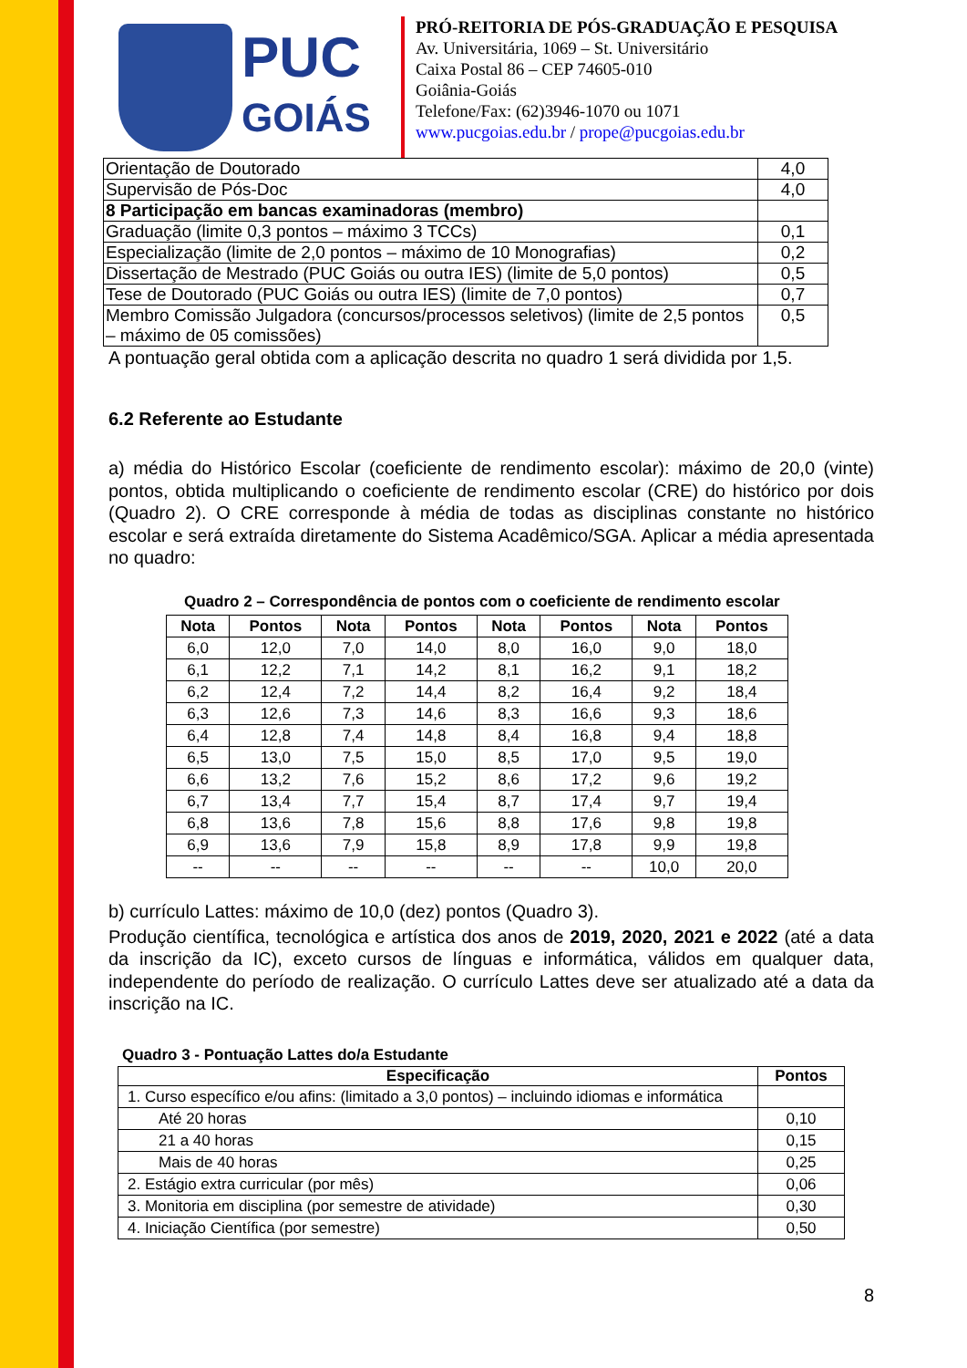PUC
GOIÁS
PRÓ-REITORIA DE PÓS-GRADUAÇÃO E PESQUISA
Av. Universitária, 1069 – St. Universitário
Caixa Postal 86 – CEP 74605-010
Goiânia-Goiás
Telefone/Fax: (62)3946-1070 ou 1071
www.pucgoias.edu.br / prope@pucgoias.edu.br
| Orientação de Doutorado | 4,0 |
| Supervisão de Pós-Doc | 4,0 |
| 8 Participação em bancas examinadoras (membro) | |
| Graduação (limite 0,3 pontos – máximo 3 TCCs) | 0,1 |
| Especialização (limite de 2,0 pontos – máximo de 10 Monografias) | 0,2 |
| Dissertação de Mestrado (PUC Goiás ou outra IES) (limite de 5,0 pontos) | 0,5 |
| Tese de Doutorado (PUC Goiás ou outra IES) (limite de 7,0 pontos) | 0,7 |
| Membro Comissão Julgadora (concursos/processos seletivos) (limite de 2,5 pontos – máximo de 05 comissões) | 0,5 |
A pontuação geral obtida com a aplicação descrita no quadro 1 será dividida por 1,5.
6.2 Referente ao Estudante
a) média do Histórico Escolar (coeficiente de rendimento escolar): máximo de 20,0 (vinte) pontos, obtida multiplicando o coeficiente de rendimento escolar (CRE) do histórico por dois (Quadro 2). O CRE corresponde à média de todas as disciplinas constante no histórico escolar e será extraída diretamente do Sistema Acadêmico/SGA. Aplicar a média apresentada no quadro:
Quadro 2 – Correspondência de pontos com o coeficiente de rendimento escolar
| Nota | Pontos | Nota | Pontos | Nota | Pontos | Nota | Pontos |
| --- | --- | --- | --- | --- | --- | --- | --- |
| 6,0 | 12,0 | 7,0 | 14,0 | 8,0 | 16,0 | 9,0 | 18,0 |
| 6,1 | 12,2 | 7,1 | 14,2 | 8,1 | 16,2 | 9,1 | 18,2 |
| 6,2 | 12,4 | 7,2 | 14,4 | 8,2 | 16,4 | 9,2 | 18,4 |
| 6,3 | 12,6 | 7,3 | 14,6 | 8,3 | 16,6 | 9,3 | 18,6 |
| 6,4 | 12,8 | 7,4 | 14,8 | 8,4 | 16,8 | 9,4 | 18,8 |
| 6,5 | 13,0 | 7,5 | 15,0 | 8,5 | 17,0 | 9,5 | 19,0 |
| 6,6 | 13,2 | 7,6 | 15,2 | 8,6 | 17,2 | 9,6 | 19,2 |
| 6,7 | 13,4 | 7,7 | 15,4 | 8,7 | 17,4 | 9,7 | 19,4 |
| 6,8 | 13,6 | 7,8 | 15,6 | 8,8 | 17,6 | 9,8 | 19,8 |
| 6,9 | 13,6 | 7,9 | 15,8 | 8,9 | 17,8 | 9,9 | 19,8 |
| -- | -- | -- | -- | -- | -- | 10,0 | 20,0 |
b) currículo Lattes: máximo de 10,0 (dez) pontos (Quadro 3).
Produção científica, tecnológica e artística dos anos de 2019, 2020, 2021 e 2022 (até a data da inscrição da IC), exceto cursos de línguas e informática, válidos em qualquer data, independente do período de realização. O currículo Lattes deve ser atualizado até a data da inscrição na IC.
Quadro 3 - Pontuação Lattes do/a Estudante
| Especificação | Pontos |
| --- | --- |
| 1. Curso específico e/ou afins: (limitado a 3,0 pontos) – incluindo idiomas e informática | |
| Até 20 horas | 0,10 |
| 21 a 40 horas | 0,15 |
| Mais de 40 horas | 0,25 |
| 2. Estágio extra curricular (por mês) | 0,06 |
| 3. Monitoria em disciplina (por semestre de atividade) | 0,30 |
| 4. Iniciação Científica (por semestre) | 0,50 |
8